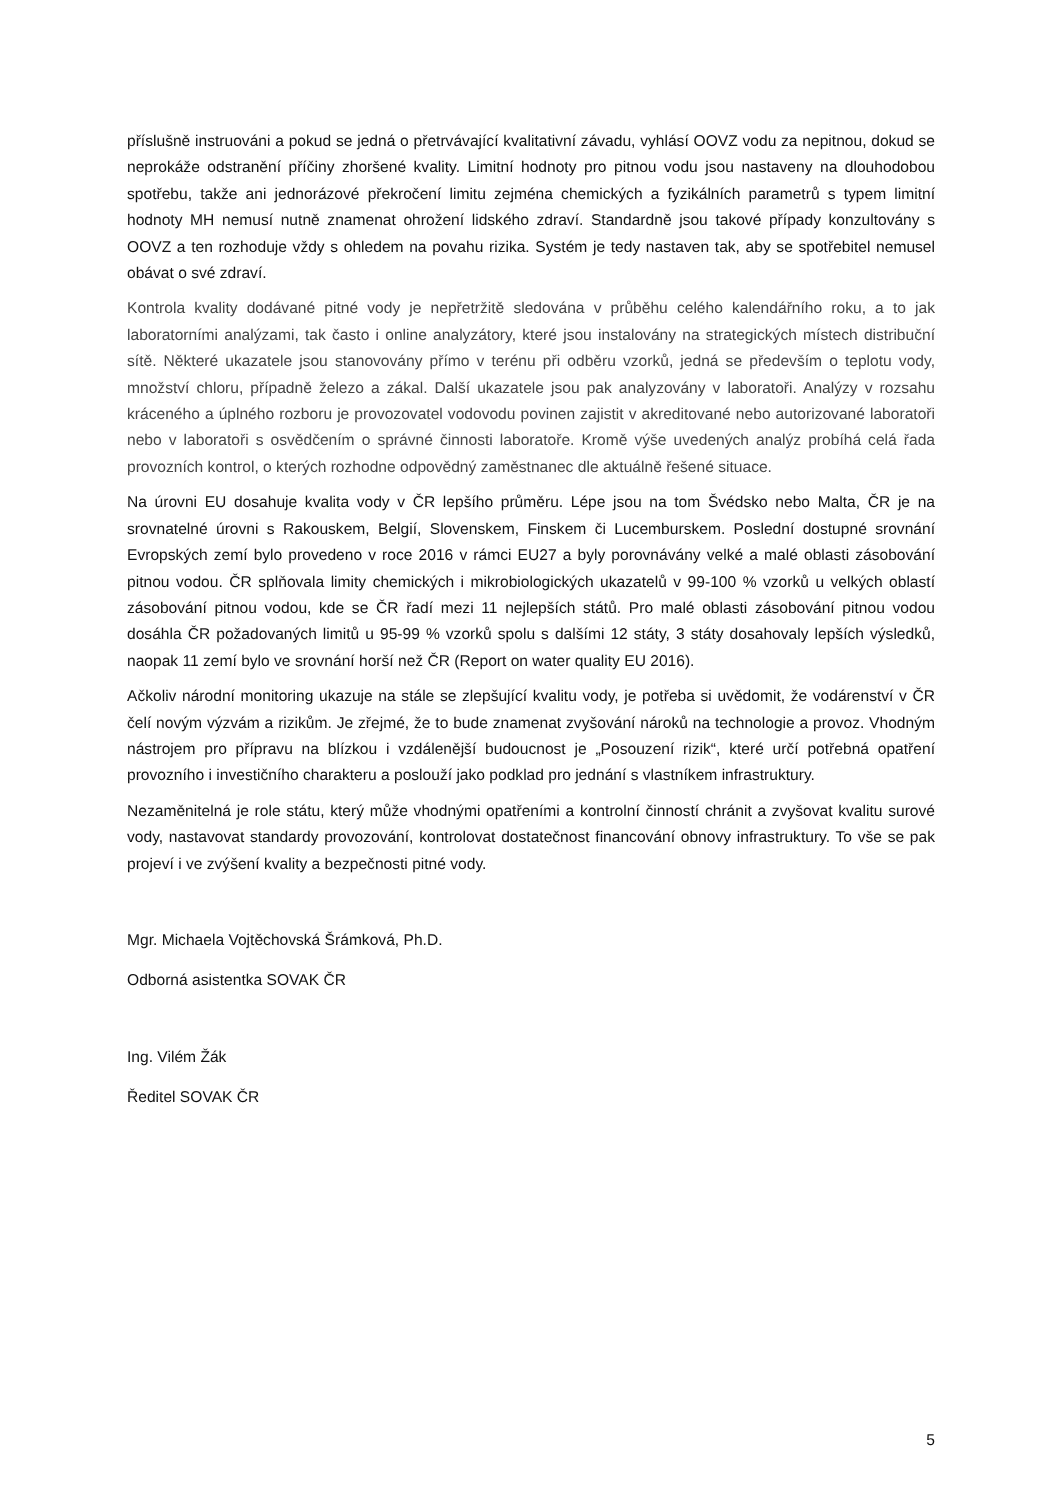příslušně instruováni a pokud se jedná o přetrvávající kvalitativní závadu, vyhlásí OOVZ vodu za nepitnou, dokud se neprokáže odstranění příčiny zhoršené kvality. Limitní hodnoty pro pitnou vodu jsou nastaveny na dlouhodobou spotřebu, takže ani jednorázové překročení limitu zejména chemických a fyzikálních parametrů s typem limitní hodnoty MH nemusí nutně znamenat ohrožení lidského zdraví. Standardně jsou takové případy konzultovány s OOVZ a ten rozhoduje vždy s ohledem na povahu rizika. Systém je tedy nastaven tak, aby se spotřebitel nemusel obávat o své zdraví.
Kontrola kvality dodávané pitné vody je nepřetržitě sledována v průběhu celého kalendářního roku, a to jak laboratorními analýzami, tak často i online analyzátory, které jsou instalovány na strategických místech distribuční sítě. Některé ukazatele jsou stanovovány přímo v terénu při odběru vzorků, jedná se především o teplotu vody, množství chloru, případně železo a zákal. Další ukazatele jsou pak analyzovány v laboratoři. Analýzy v rozsahu kráceného a úplného rozboru je provozovatel vodovodu povinen zajistit v akreditované nebo autorizované laboratoři nebo v laboratoři s osvědčením o správné činnosti laboratoře. Kromě výše uvedených analýz probíhá celá řada provozních kontrol, o kterých rozhodne odpovědný zaměstnanec dle aktuálně řešené situace.
Na úrovni EU dosahuje kvalita vody v ČR lepšího průměru. Lépe jsou na tom Švédsko nebo Malta, ČR je na srovnatelné úrovni s Rakouskem, Belgií, Slovenskem, Finskem či Lucemburskem. Poslední dostupné srovnání Evropských zemí bylo provedeno v roce 2016 v rámci EU27 a byly porovnávány velké a malé oblasti zásobování pitnou vodou. ČR splňovala limity chemických i mikrobiologických ukazatelů v 99-100 % vzorků u velkých oblastí zásobování pitnou vodou, kde se ČR řadí mezi 11 nejlepších států. Pro malé oblasti zásobování pitnou vodou dosáhla ČR požadovaných limitů u 95-99 % vzorků spolu s dalšími 12 státy, 3 státy dosahovaly lepších výsledků, naopak 11 zemí bylo ve srovnání horší než ČR (Report on water quality EU 2016).
Ačkoliv národní monitoring ukazuje na stále se zlepšující kvalitu vody, je potřeba si uvědomit, že vodárenství v ČR čelí novým výzvám a rizikům. Je zřejmé, že to bude znamenat zvyšování nároků na technologie a provoz. Vhodným nástrojem pro přípravu na blízkou i vzdálenější budoucnost je „Posouzení rizik“, které určí potřebná opatření provozního i investičního charakteru a poslouží jako podklad pro jednání s vlastníkem infrastruktury.
Nezaměnitelná je role státu, který může vhodnými opatřeními a kontrolní činností chránit a zvyšovat kvalitu surové vody, nastavovat standardy provozování, kontrolovat dostatečnost financování obnovy infrastruktury. To vše se pak projeví i ve zvýšení kvality a bezpečnosti pitné vody.
Mgr. Michaela Vojtěchovská Šrámková, Ph.D.
Odborná asistentka SOVAK ČR
Ing. Vilém Žák
Ředitel SOVAK ČR
5